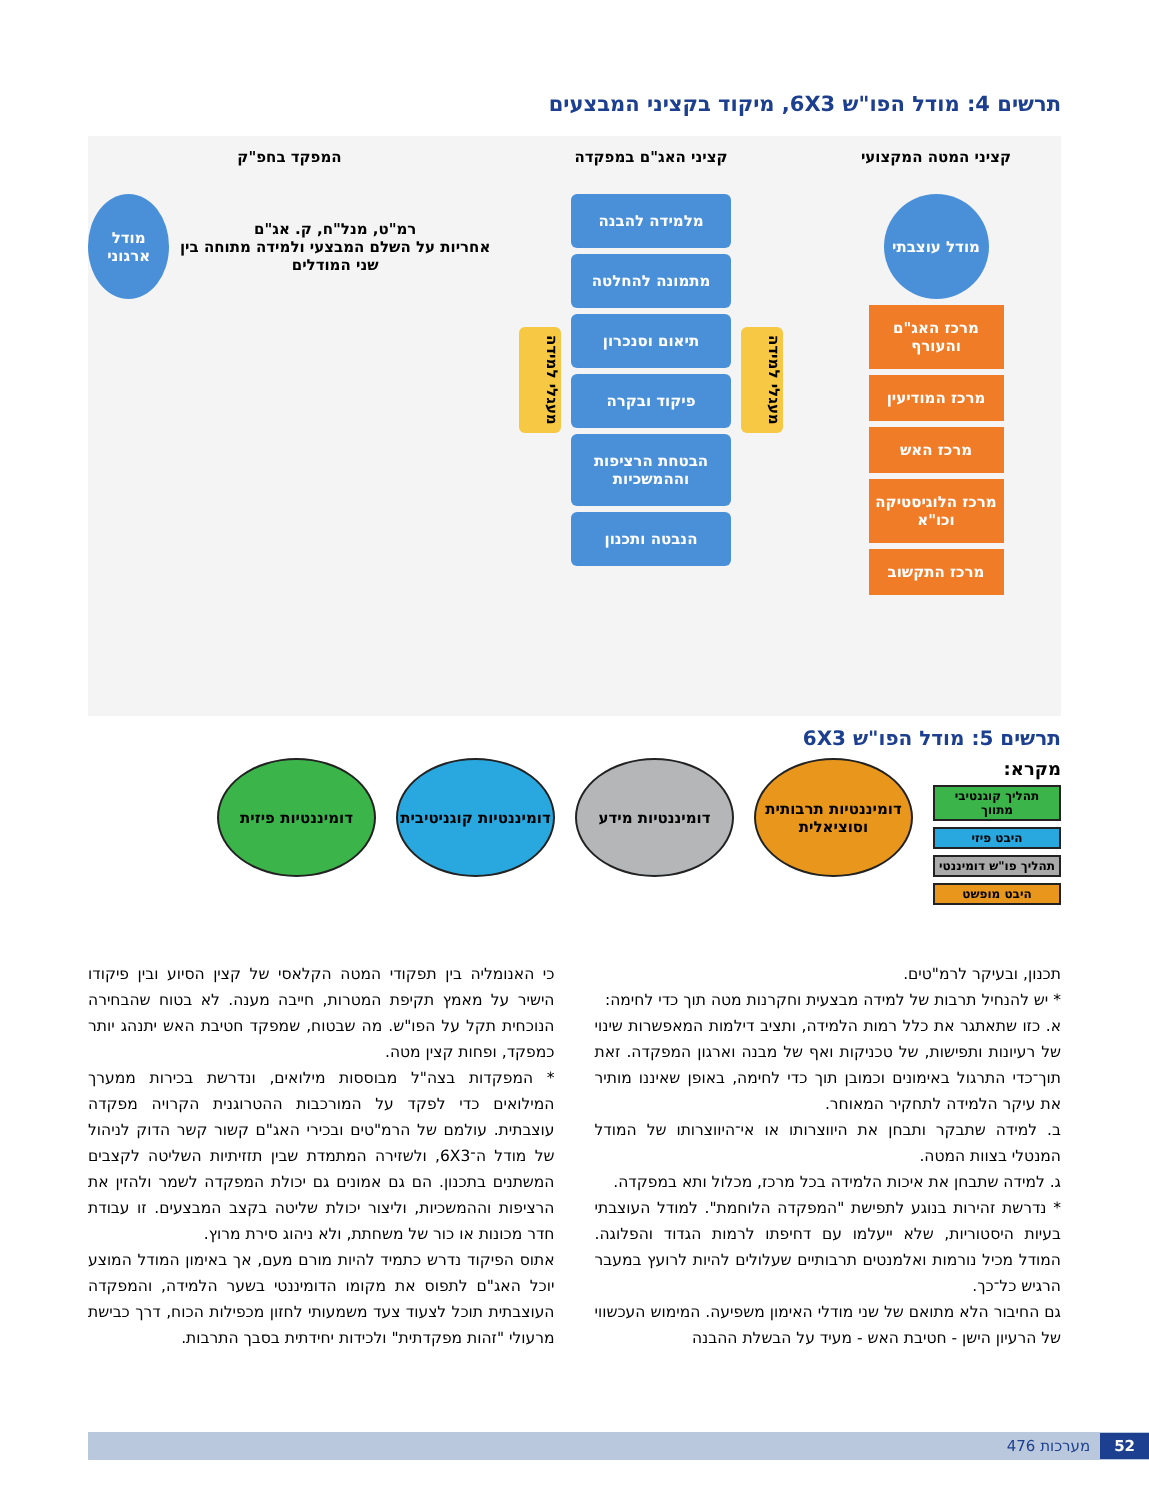תרשים 4: מודל הפו"ש 6X3, מיקוד בקציני המבצעים
קציני המטה המקצועי
מודל עוצבתי
מרכז האג"ם והעורף
מרכז המודיעין
מרכז האש
מרכז הלוגיסטיקה וכו"א
מרכז התקשוב
קציני האג"ם במפקדה
מעגלי למידה
מלמידה להבנה
מתמונה להחלטה
תיאום וסנכרון
פיקוד ובקרה
הבטחת הרציפות וההמשכיות
הנבטה ותכנון
מעגלי למידה
המפקד בחפ"ק
רמ"ט, מנל"ח, ק. אג"ם
אחריות על השלם המבצעי ולמידה מתוחה בין שני המודלים
מודל ארגוני
תרשים 5: מודל הפו"ש 6X3
מקרא:
תהליך קוגנטיבי מתווך
היבט פיזי
תהליך פו"ש דומיננטי
היבט מופשט
דומיננטיות תרבותית וסוציאלית
דומיננטיות מידע דומיננטיות קוגניטיבית
דומיננטיות פיזית
תכנון, ובעיקר לרמ"טים.
* יש להנחיל תרבות של למידה מבצעית וחקרנות מטה תוך כדי לחימה:
א. כזו שתאתגר את כלל רמות הלמידה, ותציב דילמות המאפשרות שינוי של רעיונות ותפישות, של טכניקות ואף של מבנה וארגון המפקדה. זאת תוך־כדי התרגול באימונים וכמובן תוך כדי לחימה, באופן שאיננו מותיר את עיקר הלמידה לתחקיר המאוחר.
ב. למידה שתבקר ותבחן את היווצרותו או אי־היווצרותו של המודל המנטלי בצוות המטה.
ג. למידה שתבחן את איכות הלמידה בכל מרכז, מכלול ותא במפקדה.
* נדרשת זהירות בנוגע לתפישת "המפקדה הלוחמת". למודל העוצבתי בעיות היסטוריות, שלא ייעלמו עם דחיפתו לרמות הגדוד והפלוגה. המודל מכיל נורמות ואלמנטים תרבותיים שעלולים להיות לרועץ במעבר הרגיש כל־כך.
גם החיבור הלא מתואם של שני מודלי האימון משפיעה. המימוש העכשווי של הרעיון הישן - חטיבת האש - מעיד על הבשלת ההבנה
כי האנומליה בין תפקודי המטה הקלאסי של קצין הסיוע ובין פיקודו הישיר על מאמץ תקיפת המטרות, חייבה מענה. לא בטוח שהבחירה הנוכחית תקל על הפו"ש. מה שבטוח, שמפקד חטיבת האש יתנהג יותר כמפקד, ופחות קצין מטה.
* המפקדות בצה"ל מבוססות מילואים, ונדרשת בכירות ממערך המילואים כדי לפקד על המורכבות ההטרוגנית הקרויה מפקדה עוצבתית. עולמם של הרמ"טים ובכירי האג"ם קשור קשר הדוק לניהול של מודל ה־6X3, ולשזירה המתמדת שבין תזזיתיות השליטה לקצבים המשתנים בתכנון. הם גם אמונים גם יכולת המפקדה לשמר ולהזין את הרציפות וההמשכיות, וליצור יכולת שליטה בקצב המבצעים. זו עבודת חדר מכונות או כור של משחתת, ולא ניהוג סירת מרוץ.
אתוס הפיקוד נדרש כתמיד להיות מורם מעם, אך באימון המודל המוצע יוכל האג"ם לתפוס את מקומו הדומיננטי בשער הלמידה, והמפקדה העוצבתית תוכל לצעוד צעד משמעותי לחזון מכפילות הכוח, דרך כבישת מרעולי "זהות מפקדתית" ולכידות יחידתית בסבך התרבות.
52 מערכות 476